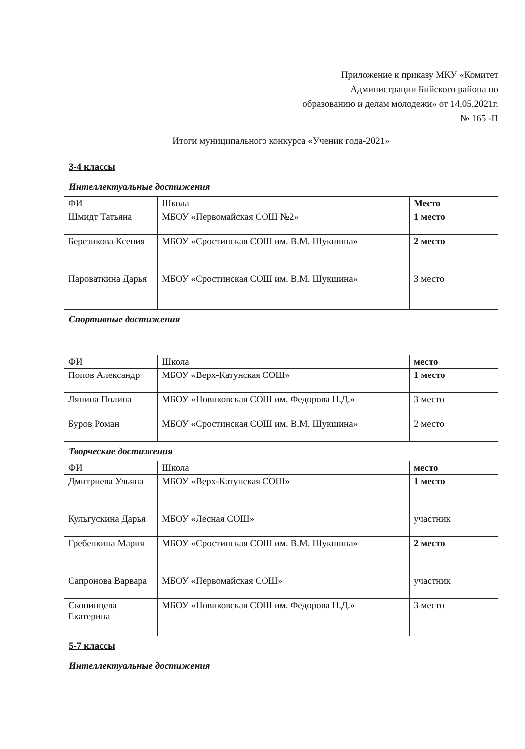Приложение к приказу МКУ «Комитет
Администрации Бийского района по
образованию и делам молодежи» от 14.05.2021г.
№ 165 -П
Итоги муниципального конкурса «Ученик года-2021»
3-4 классы
Интеллектуальные достижения
| ФИ | Школа | Место |
| --- | --- | --- |
| Шмидт Татьяна | МБОУ «Первомайская СОШ №2» | 1 место |
| Березикова Ксения | МБОУ «Сростинская СОШ им. В.М. Шукшина» | 2 место |
| Пароваткина Дарья | МБОУ «Сростинская СОШ им. В.М. Шукшина» | 3 место |
Спортивные достижения
| ФИ | Школа | место |
| --- | --- | --- |
| Попов Александр | МБОУ «Верх-Катунская СОШ» | 1 место |
| Ляпина Полина | МБОУ «Новиковская СОШ им. Федорова Н.Д.» | 3 место |
| Буров Роман | МБОУ «Сростинская СОШ им. В.М. Шукшина» | 2 место |
Творческие достижения
| ФИ | Школа | место |
| --- | --- | --- |
| Дмитриева Ульяна | МБОУ «Верх-Катунская СОШ» | 1 место |
| Кульгускина Дарья | МБОУ «Лесная СОШ» | участник |
| Гребенкина Мария | МБОУ «Сростинская СОШ им. В.М. Шукшина» | 2 место |
| Сапронова Варвара | МБОУ «Первомайская СОШ» | участник |
| Скопинцева Екатерина | МБОУ «Новиковская СОШ им. Федорова Н.Д.» | 3 место |
5-7 классы
Интеллектуальные достижения